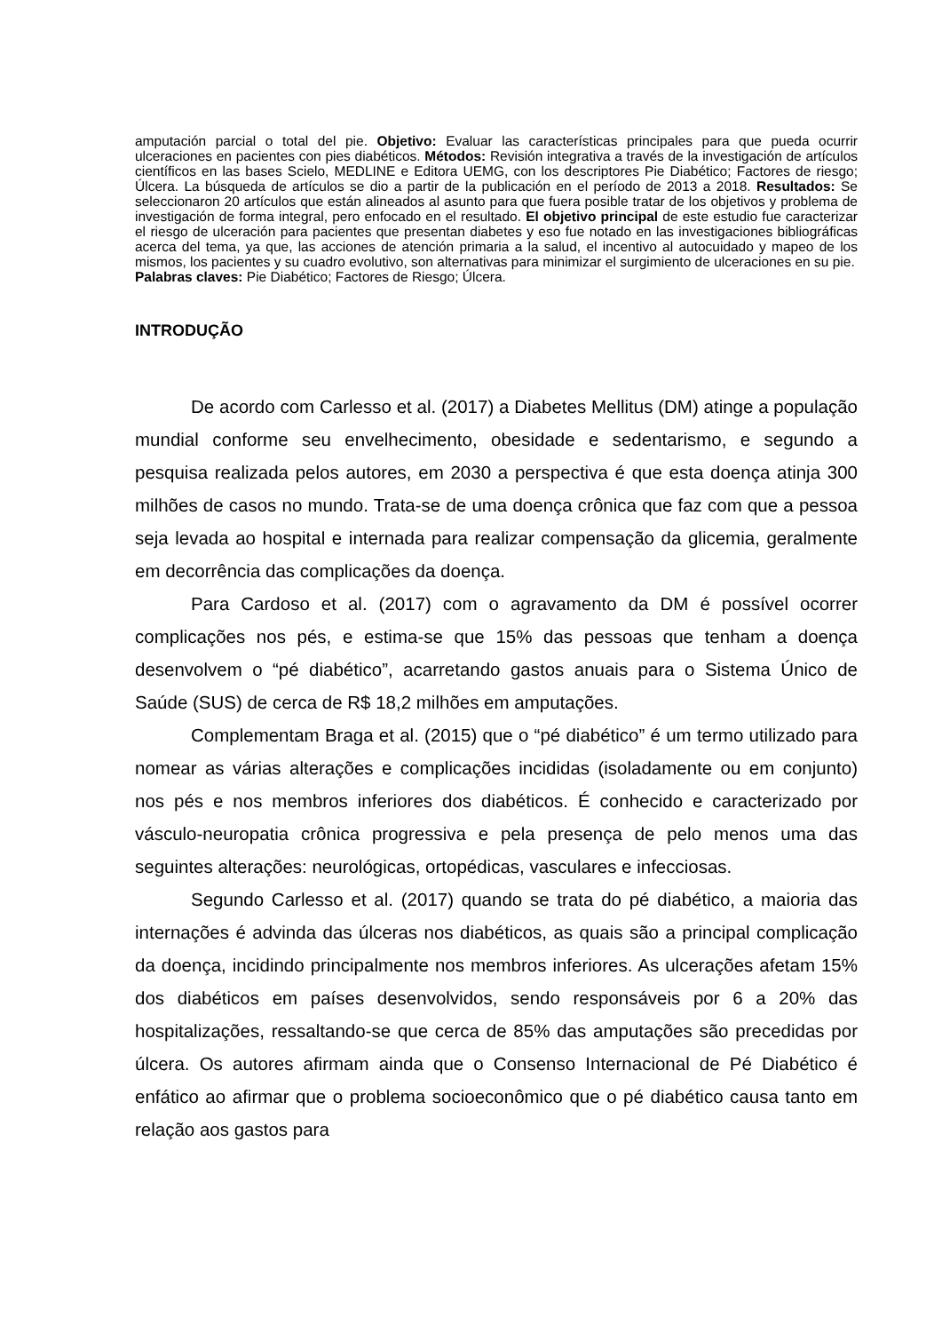amputación parcial o total del pie. Objetivo: Evaluar las características principales para que pueda ocurrir ulceraciones en pacientes con pies diabéticos. Métodos: Revisión integrativa a través de la investigación de artículos científicos en las bases Scielo, MEDLINE e Editora UEMG, con los descriptores Pie Diabético; Factores de riesgo; Úlcera. La búsqueda de artículos se dio a partir de la publicación en el período de 2013 a 2018. Resultados: Se seleccionaron 20 artículos que están alineados al asunto para que fuera posible tratar de los objetivos y problema de investigación de forma integral, pero enfocado en el resultado. El objetivo principal de este estudio fue caracterizar el riesgo de ulceración para pacientes que presentan diabetes y eso fue notado en las investigaciones bibliográficas acerca del tema, ya que, las acciones de atención primaria a la salud, el incentivo al autocuidado y mapeo de los mismos, los pacientes y su cuadro evolutivo, son alternativas para minimizar el surgimiento de ulceraciones en su pie.
Palabras claves: Pie Diabético; Factores de Riesgo; Úlcera.
INTRODUÇÃO
De acordo com Carlesso et al. (2017) a Diabetes Mellitus (DM) atinge a população mundial conforme seu envelhecimento, obesidade e sedentarismo, e segundo a pesquisa realizada pelos autores, em 2030 a perspectiva é que esta doença atinja 300 milhões de casos no mundo. Trata-se de uma doença crônica que faz com que a pessoa seja levada ao hospital e internada para realizar compensação da glicemia, geralmente em decorrência das complicações da doença.
Para Cardoso et al. (2017) com o agravamento da DM é possível ocorrer complicações nos pés, e estima-se que 15% das pessoas que tenham a doença desenvolvem o “pé diabético”, acarretando gastos anuais para o Sistema Único de Saúde (SUS) de cerca de R$ 18,2 milhões em amputações.
Complementam Braga et al. (2015) que o “pé diabético” é um termo utilizado para nomear as várias alterações e complicações incididas (isoladamente ou em conjunto) nos pés e nos membros inferiores dos diabéticos. É conhecido e caracterizado por vásculo-neuropatia crônica progressiva e pela presença de pelo menos uma das seguintes alterações: neurológicas, ortopédicas, vasculares e infecciosas.
Segundo Carlesso et al. (2017) quando se trata do pé diabético, a maioria das internações é advinda das úlceras nos diabéticos, as quais são a principal complicação da doença, incidindo principalmente nos membros inferiores. As ulcerações afetam 15% dos diabéticos em países desenvolvidos, sendo responsáveis por 6 a 20% das hospitalizações, ressaltando-se que cerca de 85% das amputações são precedidas por úlcera. Os autores afirmam ainda que o Consenso Internacional de Pé Diabético é enfático ao afirmar que o problema socioeconômico que o pé diabético causa tanto em relação aos gastos para